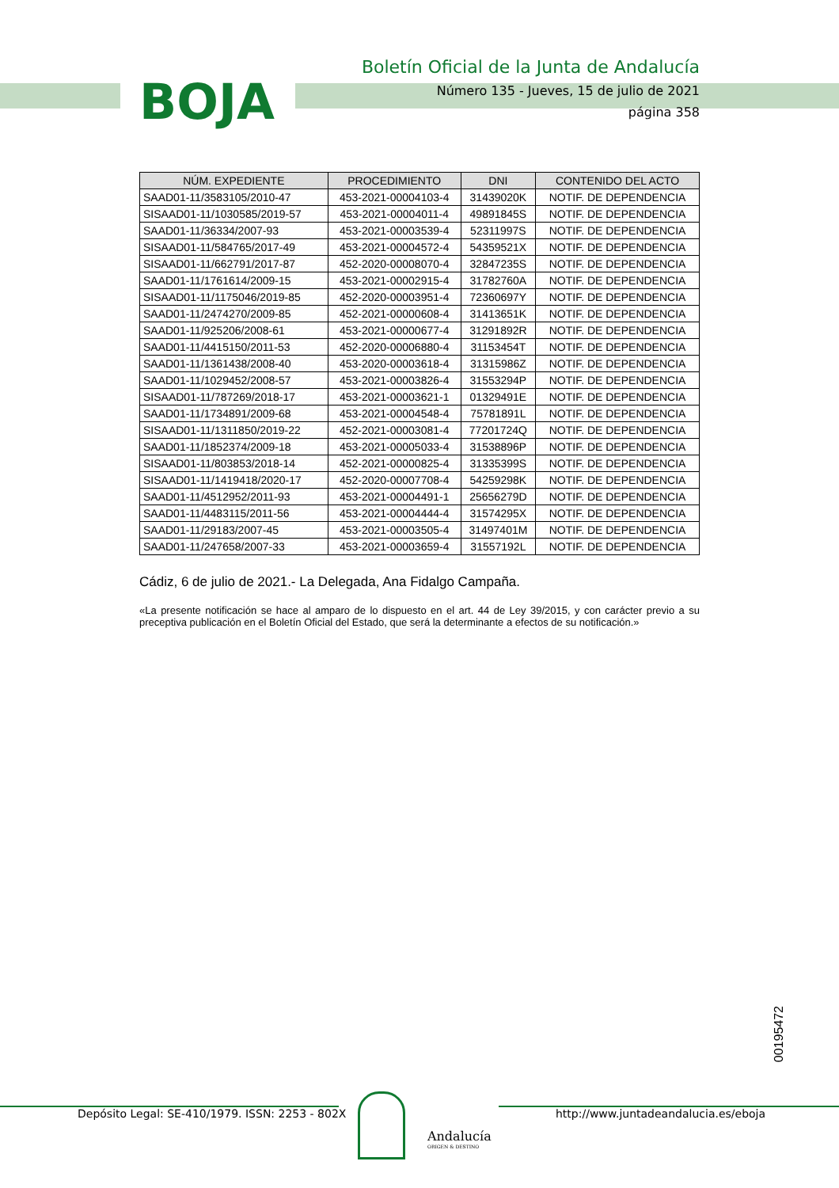BOJA
Boletín Oficial de la Junta de Andalucía
Número 135 - Jueves, 15 de julio de 2021
página 358
| NÚM. EXPEDIENTE | PROCEDIMIENTO | DNI | CONTENIDO DEL ACTO |
| --- | --- | --- | --- |
| SAAD01-11/3583105/2010-47 | 453-2021-00004103-4 | 31439020K | NOTIF. DE DEPENDENCIA |
| SISAAD01-11/1030585/2019-57 | 453-2021-00004011-4 | 49891845S | NOTIF. DE DEPENDENCIA |
| SAAD01-11/36334/2007-93 | 453-2021-00003539-4 | 52311997S | NOTIF. DE DEPENDENCIA |
| SISAAD01-11/584765/2017-49 | 453-2021-00004572-4 | 54359521X | NOTIF. DE DEPENDENCIA |
| SISAAD01-11/662791/2017-87 | 452-2020-00008070-4 | 32847235S | NOTIF. DE DEPENDENCIA |
| SAAD01-11/1761614/2009-15 | 453-2021-00002915-4 | 31782760A | NOTIF. DE DEPENDENCIA |
| SISAAD01-11/1175046/2019-85 | 452-2020-00003951-4 | 72360697Y | NOTIF. DE DEPENDENCIA |
| SAAD01-11/2474270/2009-85 | 452-2021-00000608-4 | 31413651K | NOTIF. DE DEPENDENCIA |
| SAAD01-11/925206/2008-61 | 453-2021-00000677-4 | 31291892R | NOTIF. DE DEPENDENCIA |
| SAAD01-11/4415150/2011-53 | 452-2020-00006880-4 | 31153454T | NOTIF. DE DEPENDENCIA |
| SAAD01-11/1361438/2008-40 | 453-2020-00003618-4 | 31315986Z | NOTIF. DE DEPENDENCIA |
| SAAD01-11/1029452/2008-57 | 453-2021-00003826-4 | 31553294P | NOTIF. DE DEPENDENCIA |
| SISAAD01-11/787269/2018-17 | 453-2021-00003621-1 | 01329491E | NOTIF. DE DEPENDENCIA |
| SAAD01-11/1734891/2009-68 | 453-2021-00004548-4 | 75781891L | NOTIF. DE DEPENDENCIA |
| SISAAD01-11/1311850/2019-22 | 452-2021-00003081-4 | 77201724Q | NOTIF. DE DEPENDENCIA |
| SAAD01-11/1852374/2009-18 | 453-2021-00005033-4 | 31538896P | NOTIF. DE DEPENDENCIA |
| SISAAD01-11/803853/2018-14 | 452-2021-00000825-4 | 31335399S | NOTIF. DE DEPENDENCIA |
| SISAAD01-11/1419418/2020-17 | 452-2020-00007708-4 | 54259298K | NOTIF. DE DEPENDENCIA |
| SAAD01-11/4512952/2011-93 | 453-2021-00004491-1 | 25656279D | NOTIF. DE DEPENDENCIA |
| SAAD01-11/4483115/2011-56 | 453-2021-00004444-4 | 31574295X | NOTIF. DE DEPENDENCIA |
| SAAD01-11/29183/2007-45 | 453-2021-00003505-4 | 31497401M | NOTIF. DE DEPENDENCIA |
| SAAD01-11/247658/2007-33 | 453-2021-00003659-4 | 31557192L | NOTIF. DE DEPENDENCIA |
Cádiz, 6 de julio de 2021.- La Delegada, Ana Fidalgo Campaña.
«La presente notificación se hace al amparo de lo dispuesto en el art. 44 de Ley 39/2015, y con carácter previo a su preceptiva publicación en el Boletín Oficial del Estado, que será la determinante a efectos de su notificación.»
00195472
Depósito Legal: SE-410/1979. ISSN: 2253 - 802X
http://www.juntadeandalucia.es/eboja
Andalucía
ORIGEN & DESTINO